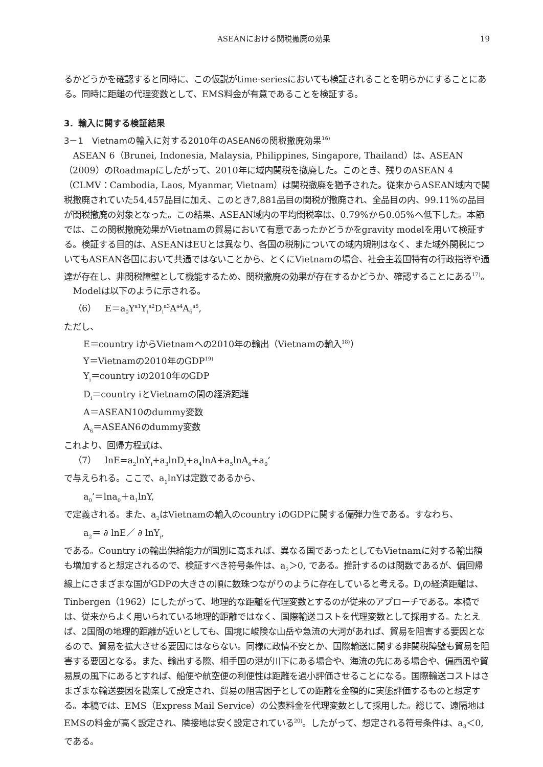ASEANにおける関税撤廃の効果 19
るかどうかを確認すると同時に、この仮説がtime-seriesにおいても検証されることを明らかにすることにある。同時に距離の代理変数として、EMS料金が有意であることを検証する。
3．輸入に関する検証結果
3－1　Vietnamの輸入に対する2010年のASEAN6の関税撤廃効果<sup>16)</sup>
ASEAN 6（Brunei, Indonesia, Malaysia, Philippines, Singapore, Thailand）は、ASEAN（2009）のRoadmapにしたがって、2010年に域内関税を撤廃した。このとき、残りのASEAN 4（CLMV：Cambodia, Laos, Myanmar, Vietnam）は関税撤廃を猶予された。従来からASEAN域内で関税撤廃されていた54,457品目に加え、このとき7,881品目の関税が撤廃され、全品目の内、99.11%の品目が関税撤廃の対象となった。この結果、ASEAN域内の平均関税率は、0.79%から0.05%へ低下した。本節では、この関税撤廃効果がVietnamの貿易において有意であったかどうかをgravity modelを用いて検証する。検証する目的は、ASEANはEUとは異なり、各国の税制についての域内規制はなく、また域外関税についてもASEAN各国において共通ではないことから、とくにVietnamの場合、社会主義国特有の行政指導や通達が存在し、非関税障壁として機能するため、関税撤廃の効果が存在するかどうか、確認することにある<sup>17)</sup>。
Modelは以下のように示される。
（6）　E＝a<sub>0</sub>Y<sup>a1</sup>Y<sub>i</sub><sup>a2</sup>D<sub>i</sub><sup>a3</sup>A<sup>a4</sup>A<sub>6</sub><sup>a5</sup>,
ただし、
E＝country iからVietnamへの2010年の輸出（Vietnamの輸入<sup>18)</sup>）
Y＝Vietnamの2010年のGDP<sup>19)</sup>
Y<sub>i</sub>＝country iの2010年のGDP
D<sub>i</sub>＝country iとVietnamの間の経済距離
A＝ASEAN10のdummy変数
A<sub>6</sub>＝ASEAN6のdummy変数
これより、回帰方程式は、
（7）　lnE=a<sub>2</sub>lnY<sub>i</sub>+a<sub>3</sub>lnD<sub>i</sub>+a<sub>4</sub>lnA+a<sub>5</sub>lnA<sub>6</sub>+a<sub>0</sub>’
で与えられる。ここで、a<sub>1</sub>lnYは定数であるから、
a<sub>0</sub>’＝lna<sub>0</sub>＋a<sub>1</sub>lnY,
で定義される。また、a<sub>2</sub>はVietnamの輸入のcountry iのGDPに関する偏弾力性である。すなわち、
a<sub>2</sub>＝ ∂ lnE／ ∂ lnY<sub>i</sub>,
である。Country iの輸出供給能力が国別に高まれば、異なる国であったとしてもVietnamに対する輸出額も増加すると想定されるので、検証すべき符号条件は、a<sub>2</sub>＞0, である。推計するのは関数であるが、偏回帰線上にさまざまな国がGDPの大きさの順に数珠つながりのように存在していると考える。D<sub>i</sub>の経済距離は、Tinbergen（1962）にしたがって、地理的な距離を代理変数とするのが従来のアプローチである。本稿では、従来からよく用いられている地理的距離ではなく、国際輸送コストを代理変数として採用する。たとえば、2国間の地理的距離が近いとしても、国境に峻険な山岳や急流の大河があれば、貿易を阻害する要因となるので、貿易を拡大させる要因にはならない。同様に政情不安とか、国際輸送に関する非関税障壁も貿易を阻害する要因となる。また、輸出する際、相手国の港が川下にある場合や、海流の先にある場合や、偏西風や貿易風の風下にあるとすれば、船便や航空便の利便性は距離を過小評価させることになる。国際輸送コストはさまざまな輸送要因を勘案して設定され、貿易の阻害因子としての距離を金額的に実態評価するものと想定する。本稿では、EMS（Express Mail Service）の公表料金を代理変数として採用した。総じて、遠隔地はEMSの料金が高く設定され、隣接地は安く設定されている<sup>20)</sup>。したがって、想定される符号条件は、a<sub>3</sub>＜0, である。